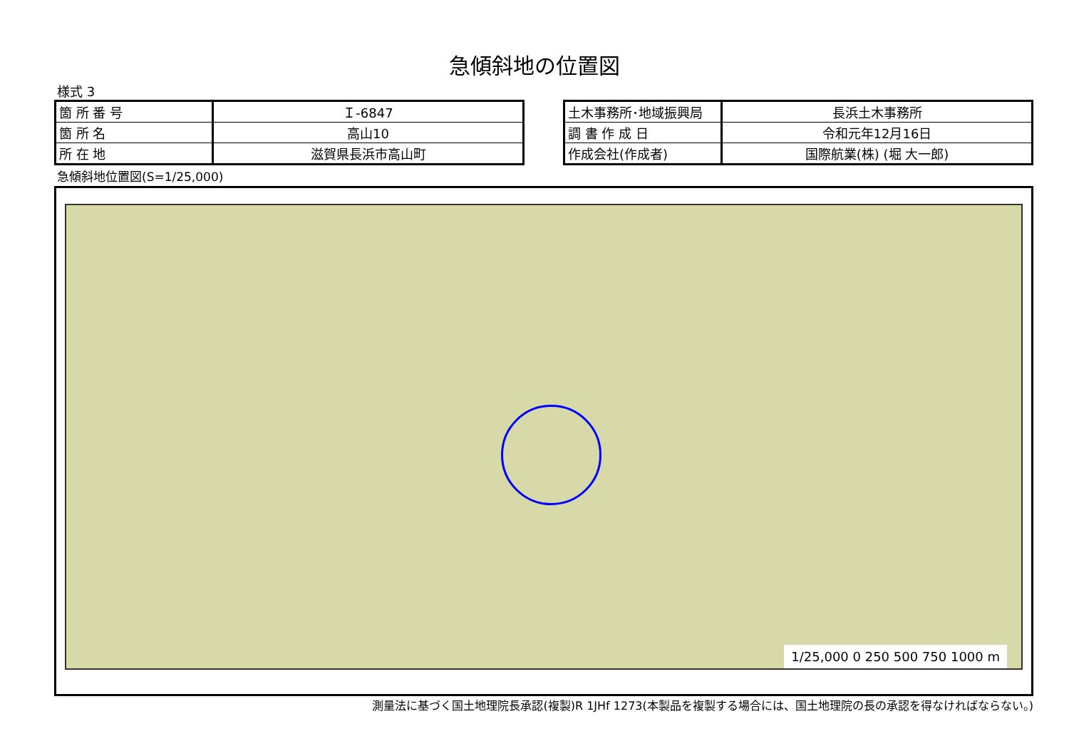急傾斜地の位置図
様式 3
| 箇 所 番 号 | Ｉ-6847 |
| 箇 所 名 | 高山10 |
| 所 在 地 | 滋賀県長浜市高山町 |
| 土木事務所･地域振興局 | 長浜土木事務所 |
| 調 書 作 成 日 | 令和元年12月16日 |
| 作成会社(作成者) | 国際航業(株) (堀 大一郎) |
急傾斜地位置図(S=1/25,000)
1/25,000 0 250 500 750 1000 m
測量法に基づく国土地理院長承認(複製)R 1JHf 1273(本製品を複製する場合には、国土地理院の長の承認を得なければならない。)